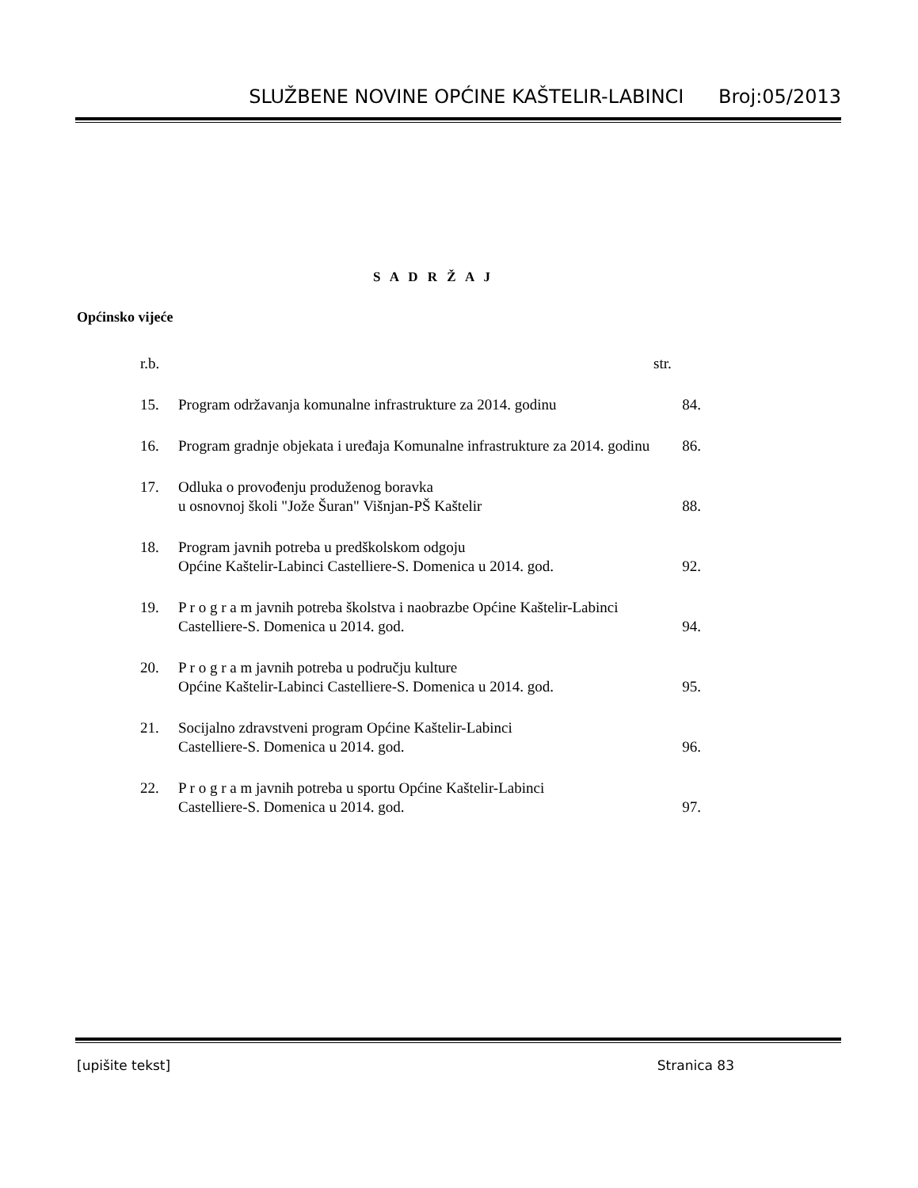SLUŽBENE NOVINE OPĆINE KAŠTELIR-LABINCI Broj:05/2013
S A D R Ž A J
Općinsko vijeće
| r.b. | | str. |
| 15. | Program održavanja komunalne infrastrukture za 2014. godinu | 84. |
| 16. | Program gradnje objekata i uređaja Komunalne infrastrukture za 2014. godinu | 86. |
| 17. | Odluka o provođenju produženog boravka u osnovnoj školi "Jože Šuran" Višnjan-PŠ Kaštelir | 88. |
| 18. | Program javnih potreba u predškolskom odgoju Općine Kaštelir-Labinci Castelliere-S. Domenica u 2014. god. | 92. |
| 19. | P r o g r a m javnih potreba školstva i naobrazbe Općine Kaštelir-Labinci Castelliere-S. Domenica u 2014. god. | 94. |
| 20. | P r o g r a m javnih potreba u području kulture Općine Kaštelir-Labinci Castelliere-S. Domenica u 2014. god. | 95. |
| 21. | Socijalno zdravstveni program Općine Kaštelir-Labinci Castelliere-S. Domenica u 2014. god. | 96. |
| 22. | P r o g r a m javnih potreba u sportu Općine Kaštelir-Labinci Castelliere-S. Domenica u 2014. god. | 97. |
[upišite tekst] Stranica 83